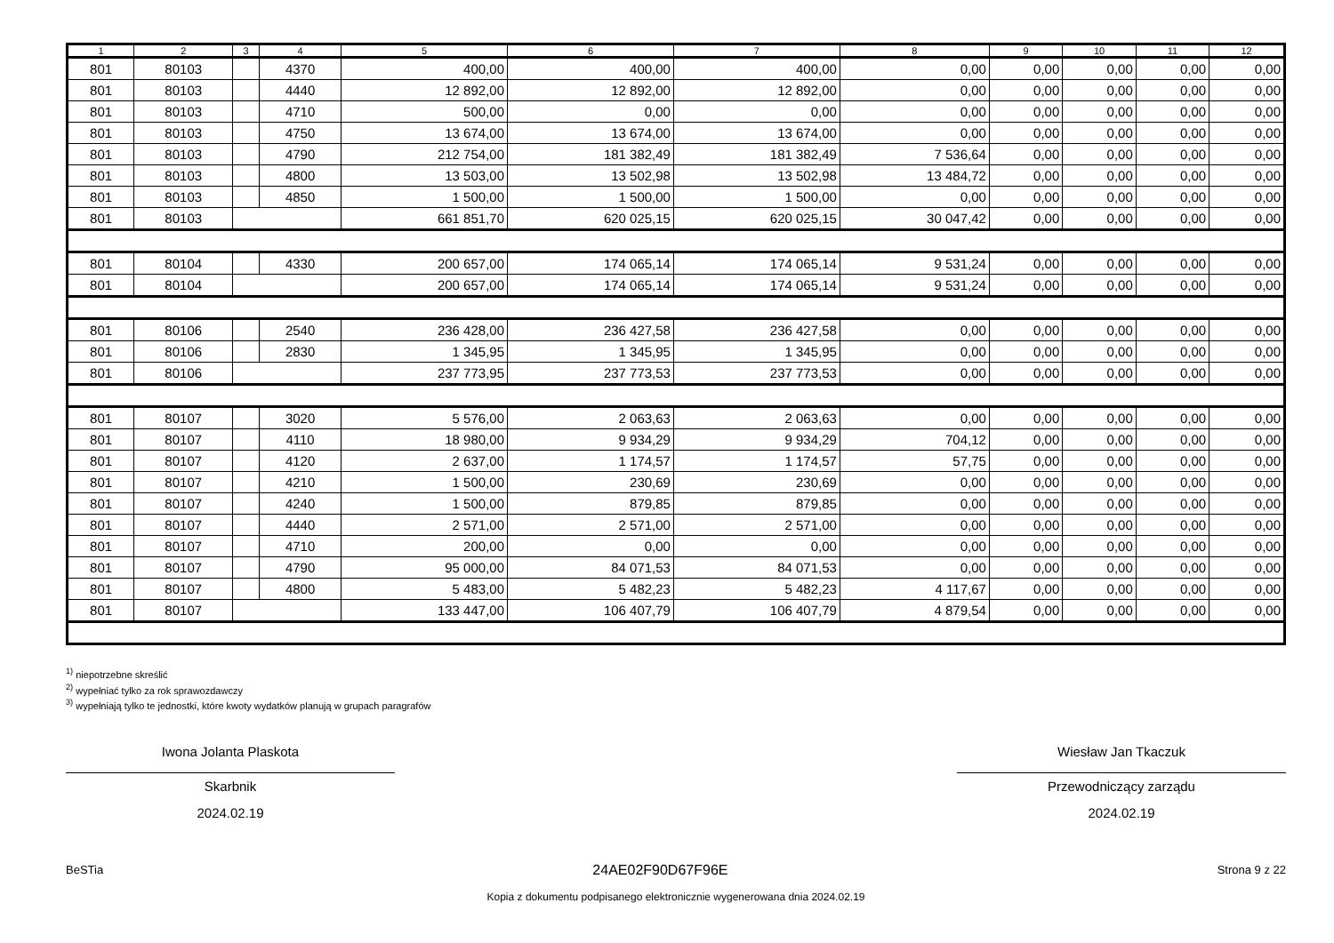| 1 | 2 | 3 | 4 | 5 | 6 | 7 | 8 | 9 | 10 | 11 | 12 |
| --- | --- | --- | --- | --- | --- | --- | --- | --- | --- | --- | --- |
| 801 | 80103 | | 4370 | 400,00 | 400,00 | 400,00 | 0,00 | 0,00 | 0,00 | 0,00 | 0,00 |
| 801 | 80103 | | 4440 | 12 892,00 | 12 892,00 | 12 892,00 | 0,00 | 0,00 | 0,00 | 0,00 | 0,00 |
| 801 | 80103 | | 4710 | 500,00 | 0,00 | 0,00 | 0,00 | 0,00 | 0,00 | 0,00 | 0,00 |
| 801 | 80103 | | 4750 | 13 674,00 | 13 674,00 | 13 674,00 | 0,00 | 0,00 | 0,00 | 0,00 | 0,00 |
| 801 | 80103 | | 4790 | 212 754,00 | 181 382,49 | 181 382,49 | 7 536,64 | 0,00 | 0,00 | 0,00 | 0,00 |
| 801 | 80103 | | 4800 | 13 503,00 | 13 502,98 | 13 502,98 | 13 484,72 | 0,00 | 0,00 | 0,00 | 0,00 |
| 801 | 80103 | | 4850 | 1 500,00 | 1 500,00 | 1 500,00 | 0,00 | 0,00 | 0,00 | 0,00 | 0,00 |
| 801 | 80103 | | | 661 851,70 | 620 025,15 | 620 025,15 | 30 047,42 | 0,00 | 0,00 | 0,00 | 0,00 |
| 801 | 80104 | | 4330 | 200 657,00 | 174 065,14 | 174 065,14 | 9 531,24 | 0,00 | 0,00 | 0,00 | 0,00 |
| 801 | 80104 | | | 200 657,00 | 174 065,14 | 174 065,14 | 9 531,24 | 0,00 | 0,00 | 0,00 | 0,00 |
| 801 | 80106 | | 2540 | 236 428,00 | 236 427,58 | 236 427,58 | 0,00 | 0,00 | 0,00 | 0,00 | 0,00 |
| 801 | 80106 | | 2830 | 1 345,95 | 1 345,95 | 1 345,95 | 0,00 | 0,00 | 0,00 | 0,00 | 0,00 |
| 801 | 80106 | | | 237 773,95 | 237 773,53 | 237 773,53 | 0,00 | 0,00 | 0,00 | 0,00 | 0,00 |
| 801 | 80107 | | 3020 | 5 576,00 | 2 063,63 | 2 063,63 | 0,00 | 0,00 | 0,00 | 0,00 | 0,00 |
| 801 | 80107 | | 4110 | 18 980,00 | 9 934,29 | 9 934,29 | 704,12 | 0,00 | 0,00 | 0,00 | 0,00 |
| 801 | 80107 | | 4120 | 2 637,00 | 1 174,57 | 1 174,57 | 57,75 | 0,00 | 0,00 | 0,00 | 0,00 |
| 801 | 80107 | | 4210 | 1 500,00 | 230,69 | 230,69 | 0,00 | 0,00 | 0,00 | 0,00 | 0,00 |
| 801 | 80107 | | 4240 | 1 500,00 | 879,85 | 879,85 | 0,00 | 0,00 | 0,00 | 0,00 | 0,00 |
| 801 | 80107 | | 4440 | 2 571,00 | 2 571,00 | 2 571,00 | 0,00 | 0,00 | 0,00 | 0,00 | 0,00 |
| 801 | 80107 | | 4710 | 200,00 | 0,00 | 0,00 | 0,00 | 0,00 | 0,00 | 0,00 | 0,00 |
| 801 | 80107 | | 4790 | 95 000,00 | 84 071,53 | 84 071,53 | 0,00 | 0,00 | 0,00 | 0,00 | 0,00 |
| 801 | 80107 | | 4800 | 5 483,00 | 5 482,23 | 5 482,23 | 4 117,67 | 0,00 | 0,00 | 0,00 | 0,00 |
| 801 | 80107 | | | 133 447,00 | 106 407,79 | 106 407,79 | 4 879,54 | 0,00 | 0,00 | 0,00 | 0,00 |
<sup>1)</sup> niepotrzebne skreślić
<sup>2)</sup> wypełniać tylko za rok sprawozdawczy
<sup>3)</sup> wypełniają tylko te jednostki, które kwoty wydatków planują w grupach paragrafów
Iwona Jolanta Plaskota
Skarbnik
2024.02.19
Wiesław Jan Tkaczuk
Przewodniczący zarządu
2024.02.19
BeSTia 24AE02F90D67F96E Strona 9 z 22
Kopia z dokumentu podpisanego elektronicznie wygenerowana dnia 2024.02.19